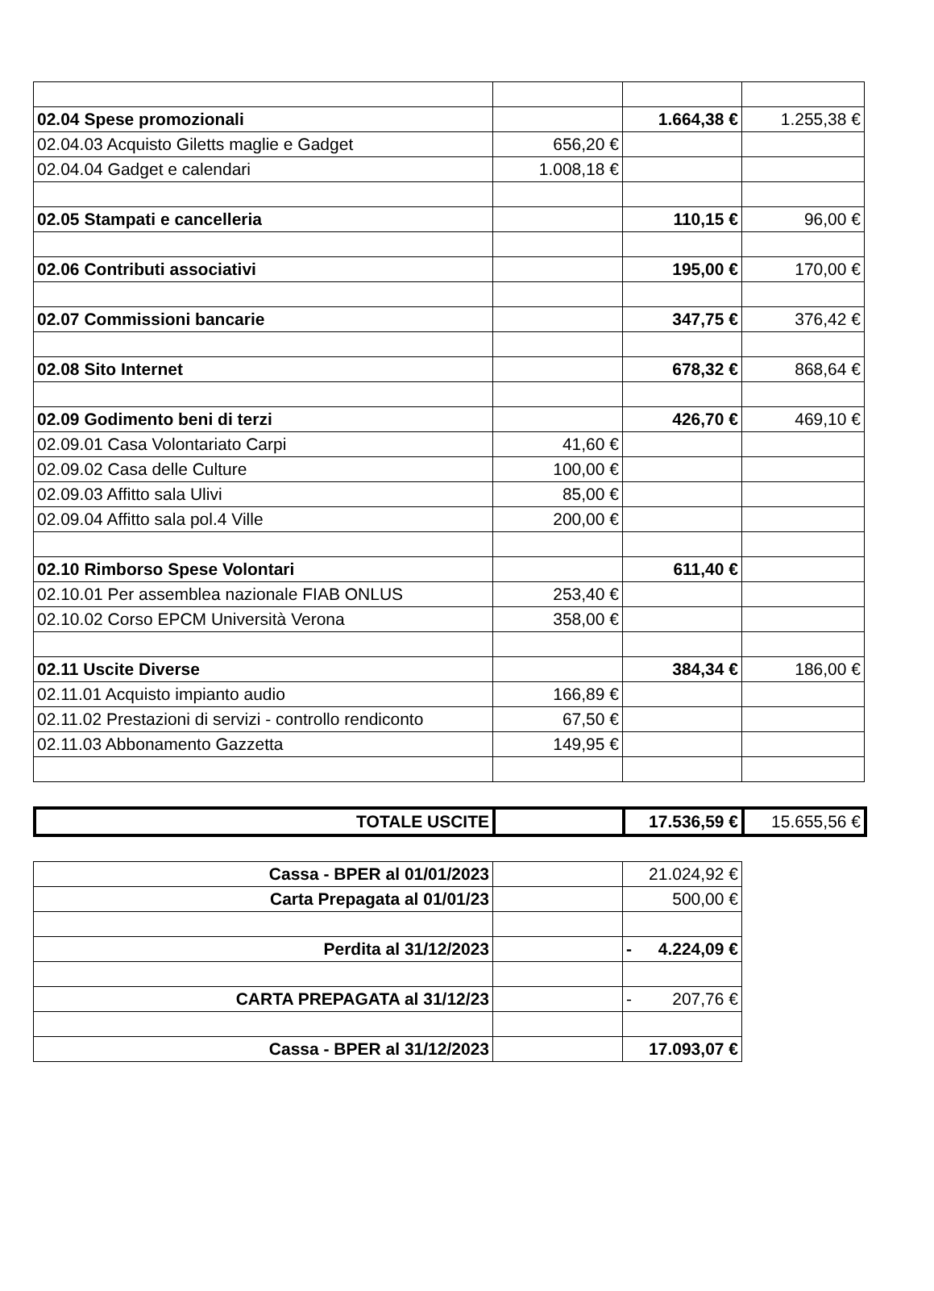| 02.04 Spese promozionali | | 1.664,38 € | 1.255,38 € |
| 02.04.03 Acquisto Giletts maglie e Gadget | 656,20 € | | |
| 02.04.04 Gadget e calendari | 1.008,18 € | | |
| 02.05 Stampati e cancelleria | | 110,15 € | 96,00 € |
| 02.06 Contributi associativi | | 195,00 € | 170,00 € |
| 02.07 Commissioni bancarie | | 347,75 € | 376,42 € |
| 02.08 Sito Internet | | 678,32 € | 868,64 € |
| 02.09 Godimento beni di terzi | | 426,70 € | 469,10 € |
| 02.09.01 Casa Volontariato Carpi | 41,60 € | | |
| 02.09.02 Casa delle Culture | 100,00 € | | |
| 02.09.03 Affitto sala Ulivi | 85,00 € | | |
| 02.09.04 Affitto sala pol.4 Ville | 200,00 € | | |
| 02.10 Rimborso Spese Volontari | | 611,40 € | |
| 02.10.01 Per assemblea nazionale FIAB ONLUS | 253,40 € | | |
| 02.10.02 Corso EPCM Università Verona | 358,00 € | | |
| 02.11 Uscite Diverse | | 384,34 € | 186,00 € |
| 02.11.01 Acquisto impianto audio | 166,89 € | | |
| 02.11.02 Prestazioni di servizi - controllo rendiconto | 67,50 € | | |
| 02.11.03 Abbonamento Gazzetta | 149,95 € | | |
| TOTALE USCITE | | 17.536,59 € | 15.655,56 € |
| Cassa - BPER al 01/01/2023 | | 21.024,92 € |
| Carta Prepagata al 01/01/23 | | 500,00 € |
| Perdita al 31/12/2023 | | - 4.224,09 € |
| CARTA PREPAGATA al 31/12/23 | | - 207,76 € |
| Cassa - BPER al 31/12/2023 | | 17.093,07 € |